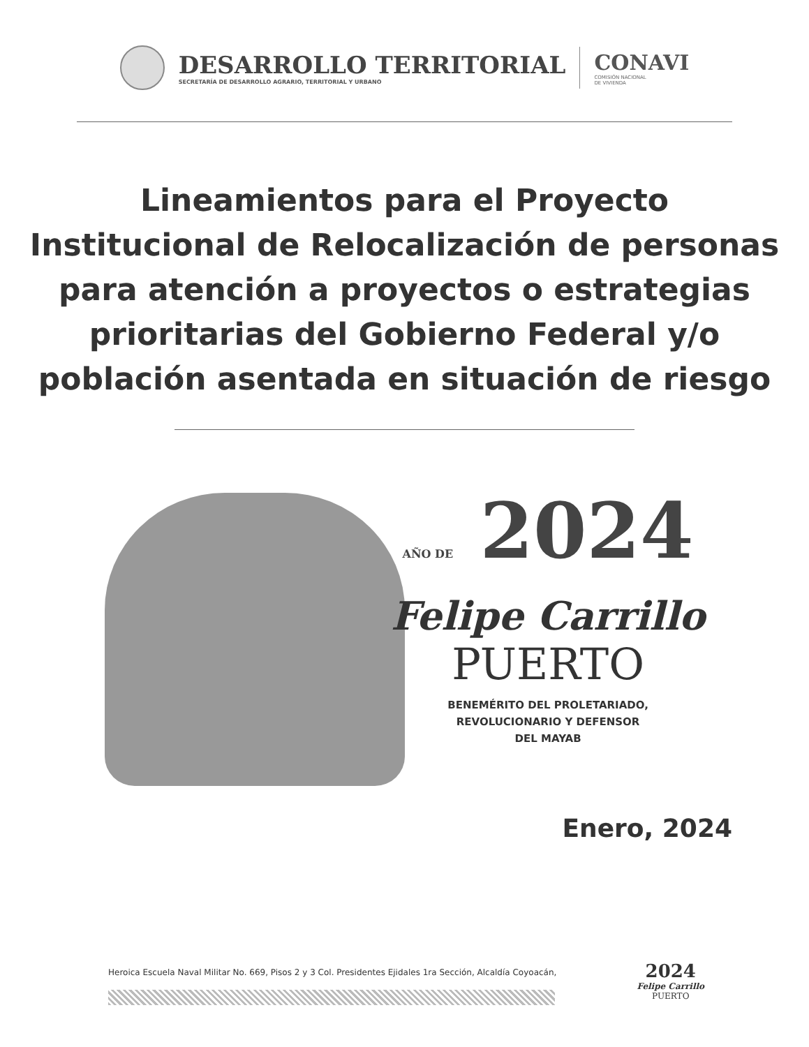DESARROLLO TERRITORIAL
SECRETARÍA DE DESARROLLO AGRARIO, TERRITORIAL Y URBANO
CONAVI
COMISIÓN NACIONAL
DE VIVIENDA
Lineamientos para el Proyecto Institucional de Relocalización de personas para atención a proyectos o estrategias prioritarias del Gobierno Federal y/o población asentada en situación de riesgo
AÑO DE 2024
Felipe Carrillo
PUERTO
BENEMÉRITO DEL PROLETARIADO,
REVOLUCIONARIO Y DEFENSOR
DEL MAYAB
Enero, 2024
Heroica Escuela Naval Militar No. 669, Pisos 2 y 3 Col. Presidentes Ejidales 1ra Sección, Alcaldía Coyoacán,
2024
Felipe Carrillo
PUERTO